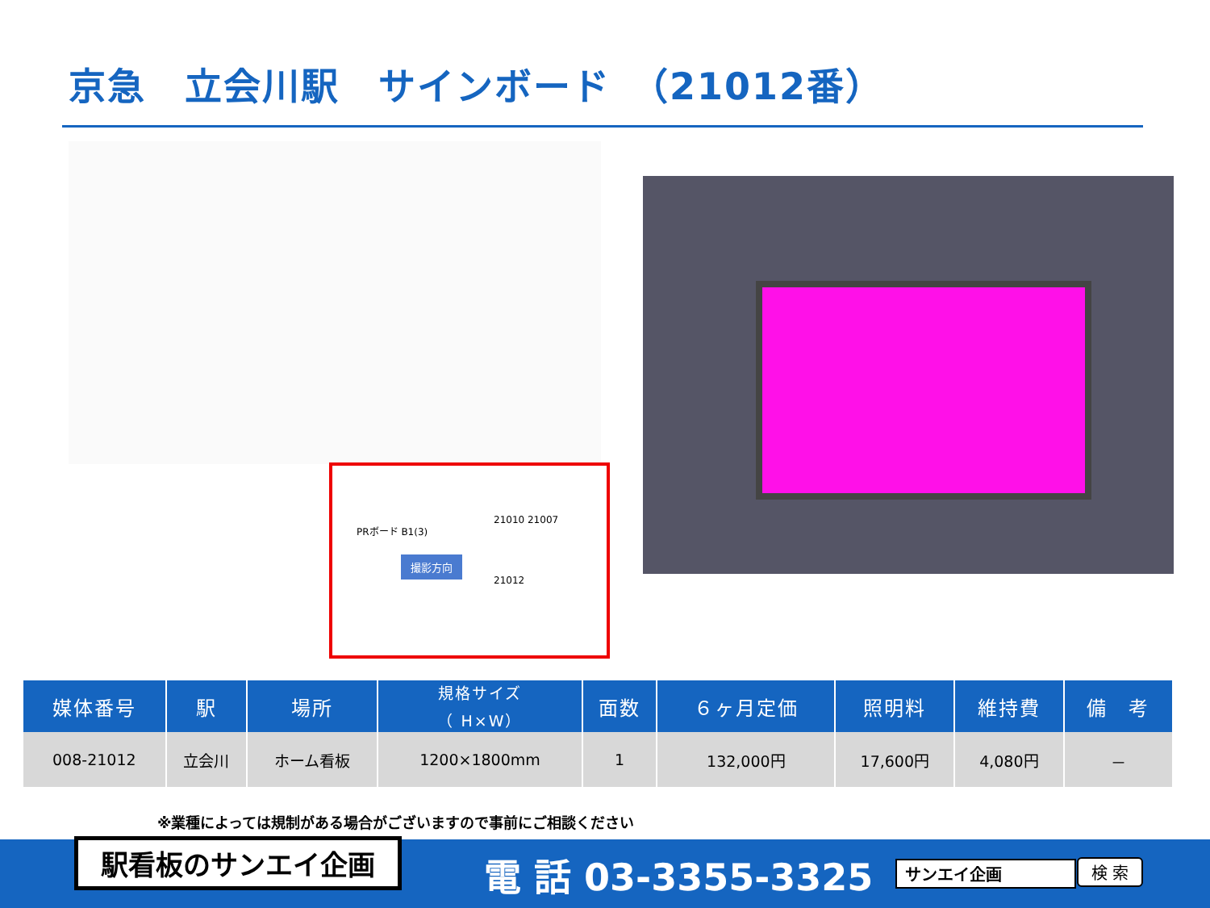京急　立会川駅　サインボード　（21012番）
21010 21007
PRボード B1(3)
撮影方向
21012
| 媒体番号 | 駅 | 場所 | 規格サイズ （ H×W） | 面数 | ６ヶ月定価 | 照明料 | 維持費 | 備 考 |
| --- | --- | --- | --- | --- | --- | --- | --- | --- |
| 008-21012 | 立会川 | ホーム看板 | 1200×1800mm | 1 | 132,000円 | 17,600円 | 4,080円 | － |
※業種によっては規制がある場合がございますので事前にご相談ください
駅看板のサンエイ企画 電 話 03-3355-3325 サンエイ企画 検 索